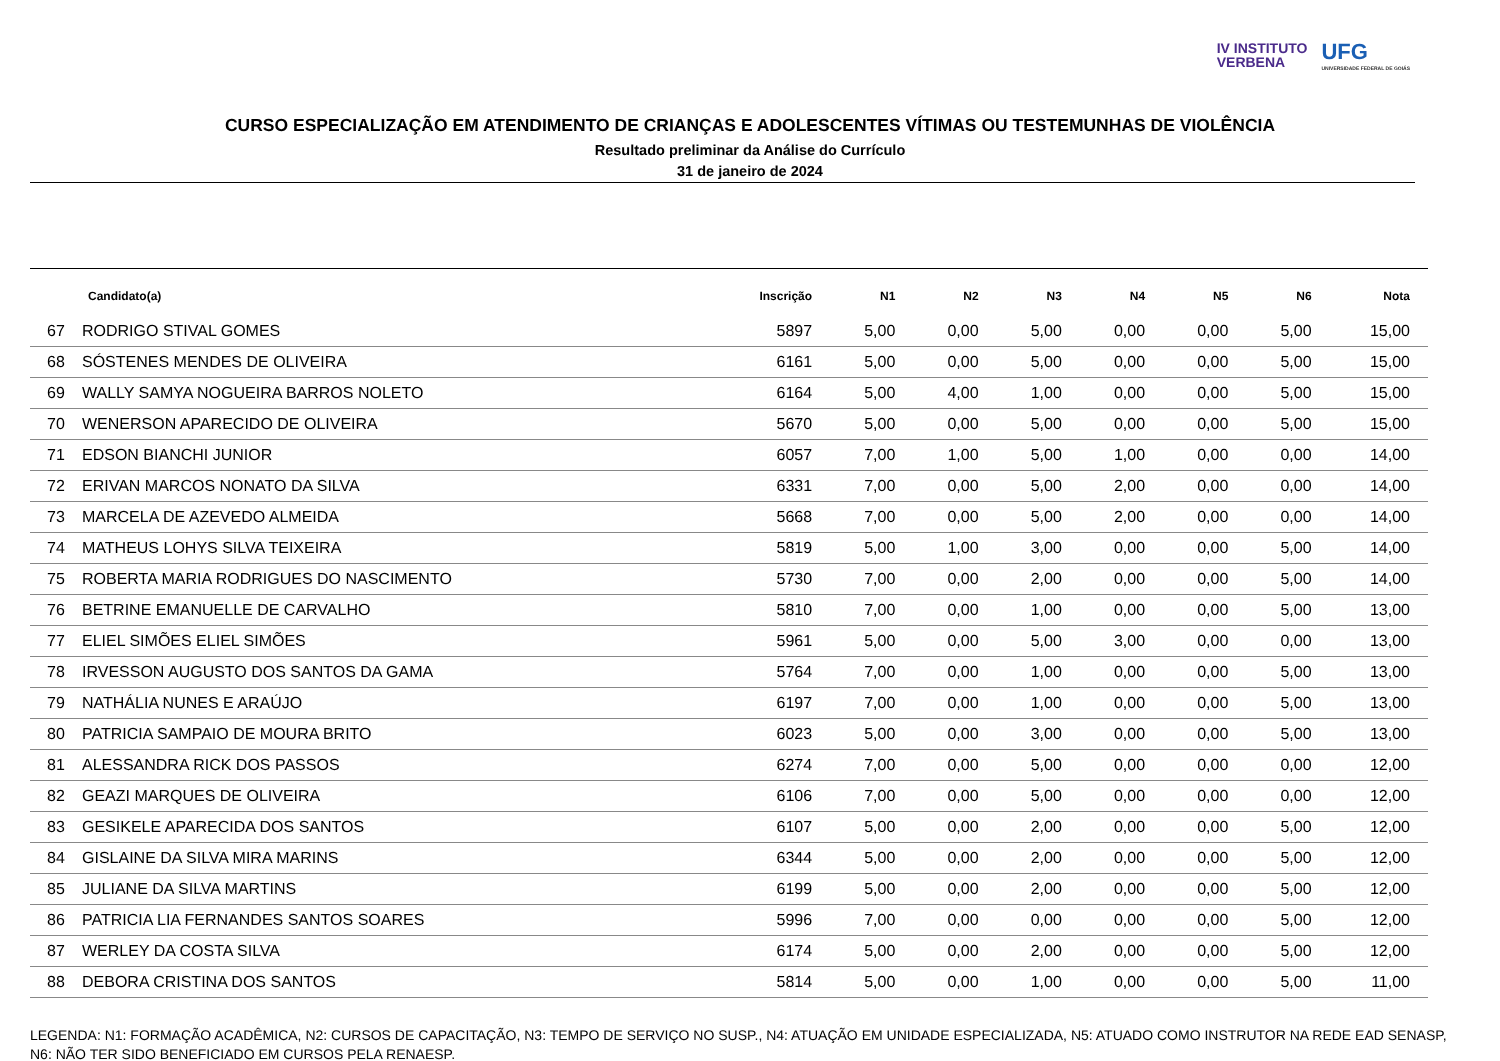IV INSTITUTO
VERBENA
UFG
UNIVERSIDADE FEDERAL DE GOIÁS
CURSO ESPECIALIZAÇÃO EM ATENDIMENTO DE CRIANÇAS E ADOLESCENTES VÍTIMAS OU TESTEMUNHAS DE VIOLÊNCIA
Resultado preliminar da Análise do Currículo
31 de janeiro de 2024
| | Candidato(a) | Inscrição | N1 | N2 | N3 | N4 | N5 | N6 | Nota |
| --- | --- | --- | --- | --- | --- | --- | --- | --- | --- |
| 67 | RODRIGO STIVAL GOMES | 5897 | 5,00 | 0,00 | 5,00 | 0,00 | 0,00 | 5,00 | 15,00 |
| 68 | SÓSTENES MENDES DE OLIVEIRA | 6161 | 5,00 | 0,00 | 5,00 | 0,00 | 0,00 | 5,00 | 15,00 |
| 69 | WALLY SAMYA NOGUEIRA BARROS NOLETO | 6164 | 5,00 | 4,00 | 1,00 | 0,00 | 0,00 | 5,00 | 15,00 |
| 70 | WENERSON APARECIDO DE OLIVEIRA | 5670 | 5,00 | 0,00 | 5,00 | 0,00 | 0,00 | 5,00 | 15,00 |
| 71 | EDSON BIANCHI JUNIOR | 6057 | 7,00 | 1,00 | 5,00 | 1,00 | 0,00 | 0,00 | 14,00 |
| 72 | ERIVAN MARCOS NONATO DA SILVA | 6331 | 7,00 | 0,00 | 5,00 | 2,00 | 0,00 | 0,00 | 14,00 |
| 73 | MARCELA DE AZEVEDO ALMEIDA | 5668 | 7,00 | 0,00 | 5,00 | 2,00 | 0,00 | 0,00 | 14,00 |
| 74 | MATHEUS LOHYS SILVA TEIXEIRA | 5819 | 5,00 | 1,00 | 3,00 | 0,00 | 0,00 | 5,00 | 14,00 |
| 75 | ROBERTA MARIA RODRIGUES DO NASCIMENTO | 5730 | 7,00 | 0,00 | 2,00 | 0,00 | 0,00 | 5,00 | 14,00 |
| 76 | BETRINE EMANUELLE DE CARVALHO | 5810 | 7,00 | 0,00 | 1,00 | 0,00 | 0,00 | 5,00 | 13,00 |
| 77 | ELIEL SIMÕES ELIEL SIMÕES | 5961 | 5,00 | 0,00 | 5,00 | 3,00 | 0,00 | 0,00 | 13,00 |
| 78 | IRVESSON AUGUSTO DOS SANTOS DA GAMA | 5764 | 7,00 | 0,00 | 1,00 | 0,00 | 0,00 | 5,00 | 13,00 |
| 79 | NATHÁLIA NUNES E ARAÚJO | 6197 | 7,00 | 0,00 | 1,00 | 0,00 | 0,00 | 5,00 | 13,00 |
| 80 | PATRICIA SAMPAIO DE MOURA BRITO | 6023 | 5,00 | 0,00 | 3,00 | 0,00 | 0,00 | 5,00 | 13,00 |
| 81 | ALESSANDRA RICK DOS PASSOS | 6274 | 7,00 | 0,00 | 5,00 | 0,00 | 0,00 | 0,00 | 12,00 |
| 82 | GEAZI MARQUES DE OLIVEIRA | 6106 | 7,00 | 0,00 | 5,00 | 0,00 | 0,00 | 0,00 | 12,00 |
| 83 | GESIKELE APARECIDA DOS SANTOS | 6107 | 5,00 | 0,00 | 2,00 | 0,00 | 0,00 | 5,00 | 12,00 |
| 84 | GISLAINE DA SILVA MIRA MARINS | 6344 | 5,00 | 0,00 | 2,00 | 0,00 | 0,00 | 5,00 | 12,00 |
| 85 | JULIANE DA SILVA MARTINS | 6199 | 5,00 | 0,00 | 2,00 | 0,00 | 0,00 | 5,00 | 12,00 |
| 86 | PATRICIA LIA FERNANDES SANTOS SOARES | 5996 | 7,00 | 0,00 | 0,00 | 0,00 | 0,00 | 5,00 | 12,00 |
| 87 | WERLEY DA COSTA SILVA | 6174 | 5,00 | 0,00 | 2,00 | 0,00 | 0,00 | 5,00 | 12,00 |
| 88 | DEBORA CRISTINA DOS SANTOS | 5814 | 5,00 | 0,00 | 1,00 | 0,00 | 0,00 | 5,00 | 11,00 |
LEGENDA: N1: FORMAÇÃO ACADÊMICA, N2: CURSOS DE CAPACITAÇÃO, N3: TEMPO DE SERVIÇO NO SUSP., N4: ATUAÇÃO EM UNIDADE ESPECIALIZADA, N5: ATUADO COMO INSTRUTOR NA REDE EAD SENASP, N6: NÃO TER SIDO BENEFICIADO EM CURSOS PELA RENAESP.